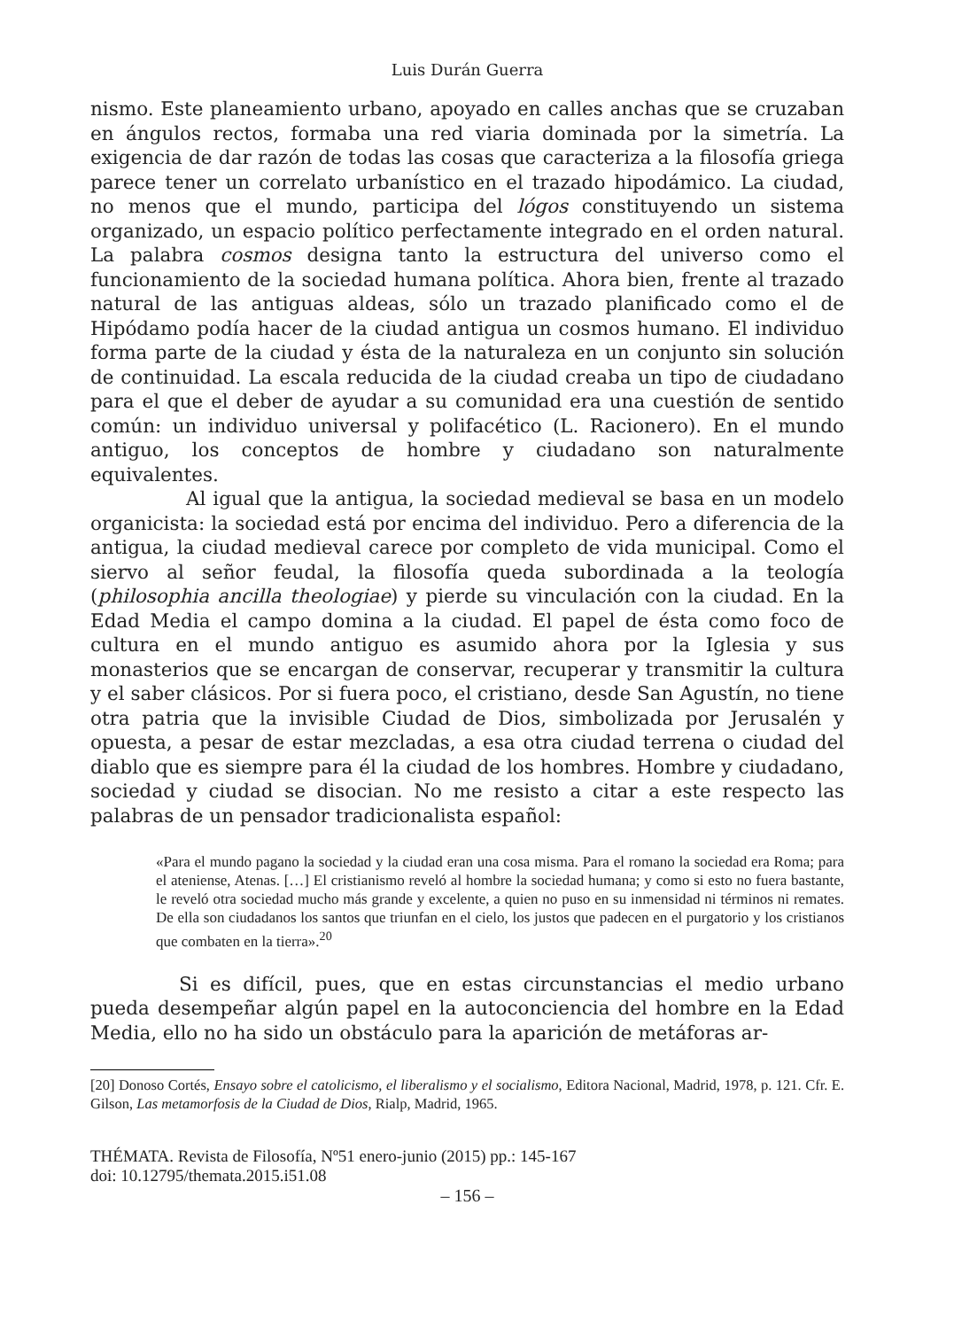Luis Durán Guerra
nismo. Este planeamiento urbano, apoyado en calles anchas que se cruzaban en ángulos rectos, formaba una red viaria dominada por la simetría. La exigencia de dar razón de todas las cosas que caracteriza a la filosofía griega parece tener un correlato urbanístico en el trazado hipodámico. La ciudad, no menos que el mundo, participa del lógos constituyendo un sistema organizado, un espacio político perfectamente integrado en el orden natural. La palabra cosmos designa tanto la estructura del universo como el funcionamiento de la sociedad humana política. Ahora bien, frente al trazado natural de las antiguas aldeas, sólo un trazado planificado como el de Hipódamo podía hacer de la ciudad antigua un cosmos humano. El individuo forma parte de la ciudad y ésta de la naturaleza en un conjunto sin solución de continuidad. La escala reducida de la ciudad creaba un tipo de ciudadano para el que el deber de ayudar a su comunidad era una cuestión de sentido común: un individuo universal y polifacético (L. Racionero). En el mundo antiguo, los conceptos de hombre y ciudadano son naturalmente equivalentes.
Al igual que la antigua, la sociedad medieval se basa en un modelo organicista: la sociedad está por encima del individuo. Pero a diferencia de la antigua, la ciudad medieval carece por completo de vida municipal. Como el siervo al señor feudal, la filosofía queda subordinada a la teología (philosophia ancilla theologiae) y pierde su vinculación con la ciudad. En la Edad Media el campo domina a la ciudad. El papel de ésta como foco de cultura en el mundo antiguo es asumido ahora por la Iglesia y sus monasterios que se encargan de conservar, recuperar y transmitir la cultura y el saber clásicos. Por si fuera poco, el cristiano, desde San Agustín, no tiene otra patria que la invisible Ciudad de Dios, simbolizada por Jerusalén y opuesta, a pesar de estar mezcladas, a esa otra ciudad terrena o ciudad del diablo que es siempre para él la ciudad de los hombres. Hombre y ciudadano, sociedad y ciudad se disocian. No me resisto a citar a este respecto las palabras de un pensador tradicionalista español:
«Para el mundo pagano la sociedad y la ciudad eran una cosa misma. Para el romano la sociedad era Roma; para el ateniense, Atenas. […] El cristianismo reveló al hombre la sociedad humana; y como si esto no fuera bastante, le reveló otra sociedad mucho más grande y excelente, a quien no puso en su inmensidad ni términos ni remates. De ella son ciudadanos los santos que triunfan en el cielo, los justos que padecen en el purgatorio y los cristianos que combaten en la tierra».<sup>20</sup>
Si es difícil, pues, que en estas circunstancias el medio urbano pueda desempeñar algún papel en la autoconciencia del hombre en la Edad Media, ello no ha sido un obstáculo para la aparición de metáforas ar-
[20] Donoso Cortés, Ensayo sobre el catolicismo, el liberalismo y el socialismo, Editora Nacional, Madrid, 1978, p. 121. Cfr. E. Gilson, Las metamorfosis de la Ciudad de Dios, Rialp, Madrid, 1965.
THÉMATA. Revista de Filosofía, Nº51 enero-junio (2015) pp.: 145-167
doi: 10.12795/themata.2015.i51.08
– 156 –